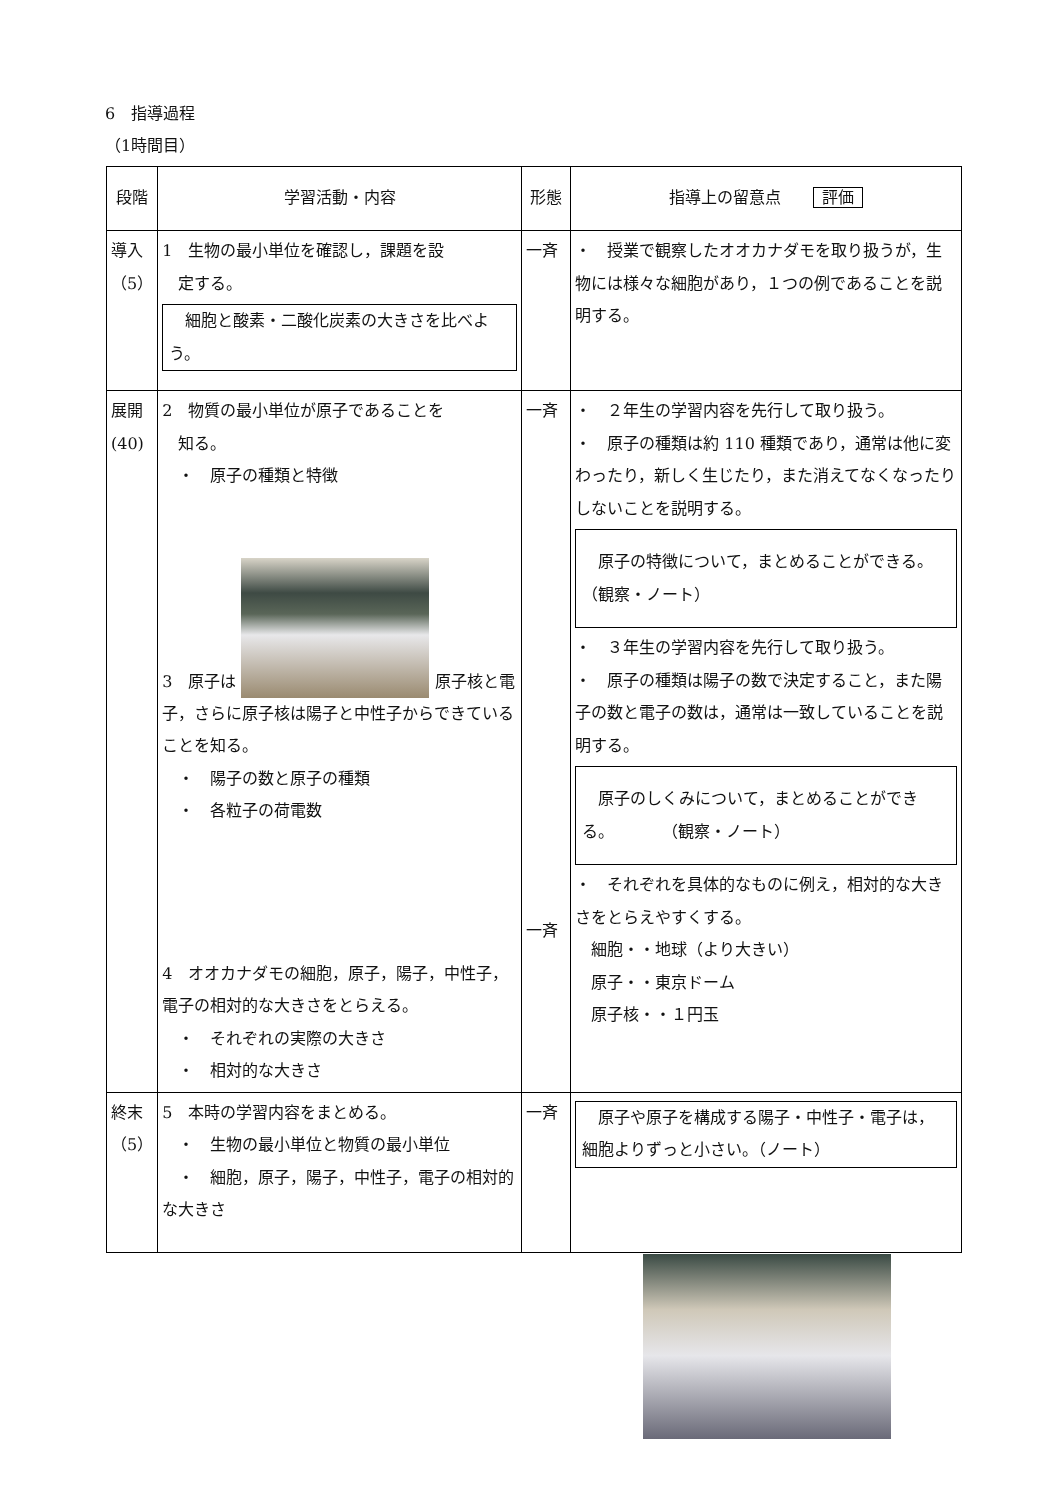6　指導過程
（1時間目）
| 段階 | 学習活動・内容 | 形態 | 指導上の留意点 評価 |
| --- | --- | --- | --- |
| 導入 （5） | 1 生物の最小単位を確認し，課題を設 定する。 細胞と酸素・二酸化炭素の大きさを比べよう。 | 一斉 | ・ 授業で観察したオオカナダモを取り扱うが，生物には様々な細胞があり，１つの例であることを説明する。 |
| 展開 (40) | 2 物質の最小単位が原子であることを 知る。 ・ 原子の種類と特徴 3 原子は 原子核と電子，さらに原子核は陽子と中性子からできていることを知る。 ・ 陽子の数と原子の種類 ・ 各粒子の荷電数 4 オオカナダモの細胞，原子，陽子，中性子，電子の相対的な大きさをとらえる。 ・ それぞれの実際の大きさ ・ 相対的な大きさ | 一斉 一斉 | ・ ２年生の学習内容を先行して取り扱う。 ・ 原子の種類は約 110 種類であり，通常は他に変わったり，新しく生じたり，また消えてなくなったりしないことを説明する。 原子の特徴について，まとめることができる。 （観察・ノート） ・ ３年生の学習内容を先行して取り扱う。 ・ 原子の種類は陽子の数で決定すること，また陽子の数と電子の数は，通常は一致していることを説明する。 原子のしくみについて，まとめることができる。 （観察・ノート） ・ それぞれを具体的なものに例え，相対的な大きさをとらえやすくする。 細胞・・地球（より大きい） 原子・・東京ドーム 原子核・・１円玉 |
| 終末 （5） | 5 本時の学習内容をまとめる。 ・ 生物の最小単位と物質の最小単位 ・ 細胞，原子，陽子，中性子，電子の相対的な大きさ | 一斉 | 原子や原子を構成する陽子・中性子・電子は，細胞よりずっと小さい。（ノート） |